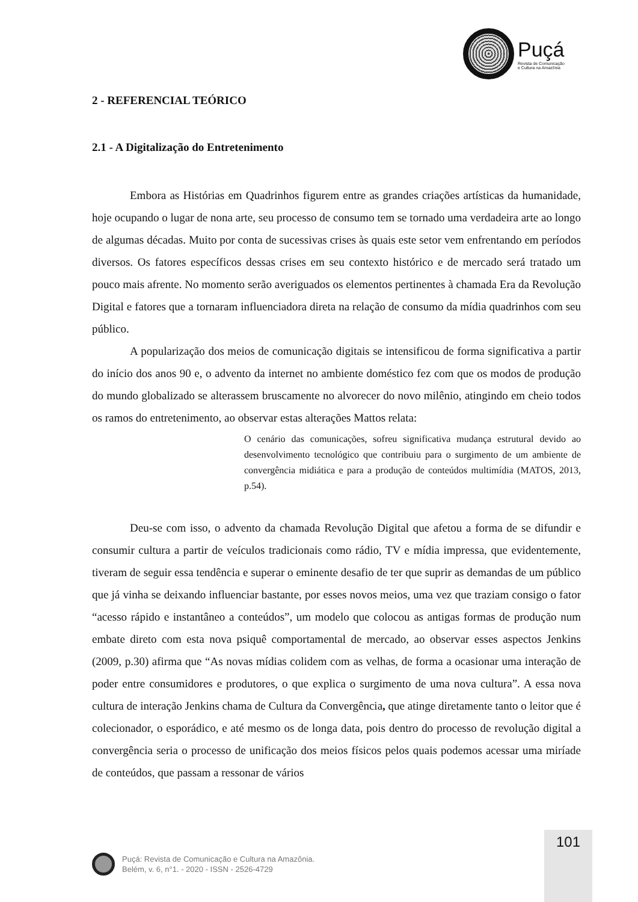Puçá
Revista de Comunicação
e Cultura na Amazônia
2 - REFERENCIAL TEÓRICO
2.1 - A Digitalização do Entretenimento
Embora as Histórias em Quadrinhos figurem entre as grandes criações artísticas da humanidade, hoje ocupando o lugar de nona arte, seu processo de consumo tem se tornado uma verdadeira arte ao longo de algumas décadas. Muito por conta de sucessivas crises às quais este setor vem enfrentando em períodos diversos. Os fatores específicos dessas crises em seu contexto histórico e de mercado será tratado um pouco mais afrente. No momento serão averiguados os elementos pertinentes à chamada Era da Revolução Digital e fatores que a tornaram influenciadora direta na relação de consumo da mídia quadrinhos com seu público.
A popularização dos meios de comunicação digitais se intensificou de forma significativa a partir do início dos anos 90 e, o advento da internet no ambiente doméstico fez com que os modos de produção do mundo globalizado se alterassem bruscamente no alvorecer do novo milênio, atingindo em cheio todos os ramos do entretenimento, ao observar estas alterações Mattos relata:
O cenário das comunicações, sofreu significativa mudança estrutural devido ao desenvolvimento tecnológico que contribuiu para o surgimento de um ambiente de convergência midiática e para a produção de conteúdos multimídia (MATOS, 2013, p.54).
Deu-se com isso, o advento da chamada Revolução Digital que afetou a forma de se difundir e consumir cultura a partir de veículos tradicionais como rádio, TV e mídia impressa, que evidentemente, tiveram de seguir essa tendência e superar o eminente desafio de ter que suprir as demandas de um público que já vinha se deixando influenciar bastante, por esses novos meios, uma vez que traziam consigo o fator “acesso rápido e instantâneo a conteúdos”, um modelo que colocou as antigas formas de produção num embate direto com esta nova psiquê comportamental de mercado, ao observar esses aspectos Jenkins (2009, p.30) afirma que “As novas mídias colidem com as velhas, de forma a ocasionar uma interação de poder entre consumidores e produtores, o que explica o surgimento de uma nova cultura”. A essa nova cultura de interação Jenkins chama de Cultura da Convergência, que atinge diretamente tanto o leitor que é colecionador, o esporádico, e até mesmo os de longa data, pois dentro do processo de revolução digital a convergência seria o processo de unificação dos meios físicos pelos quais podemos acessar uma miríade de conteúdos, que passam a ressonar de vários
101
Puçá: Revista de Comunicação e Cultura na Amazônia.
Belém, v. 6, n°1. - 2020 - ISSN - 2526-4729